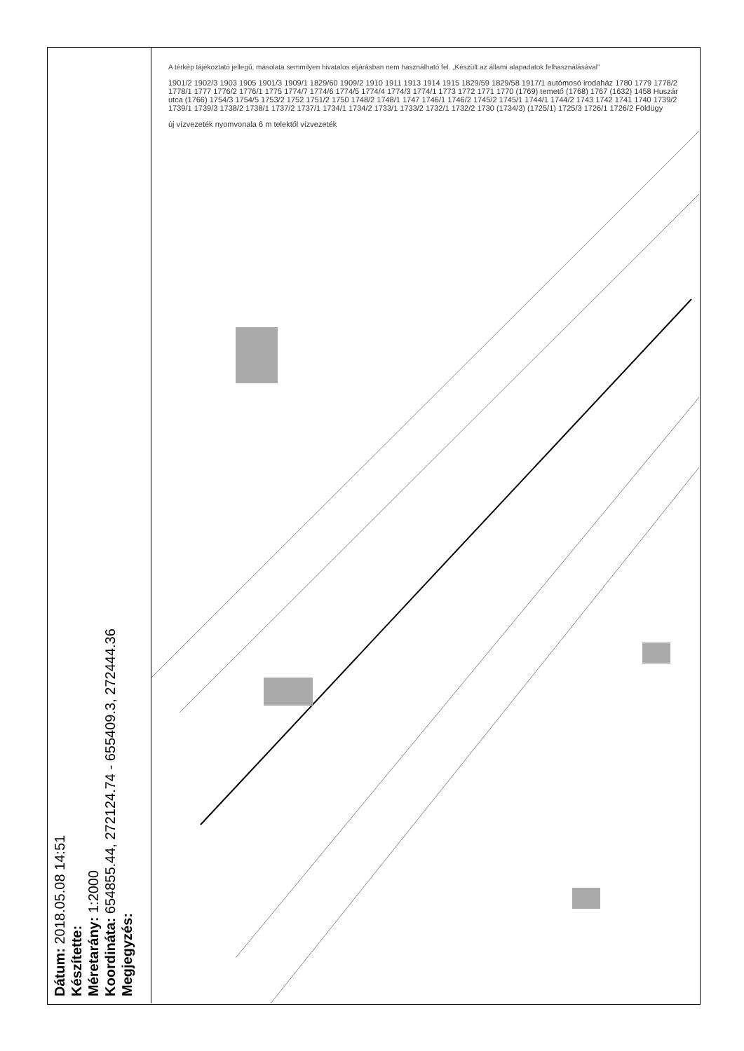Dátum: 2018.05.08 14:51
Készítette:
Méretarány: 1:2000
Koordináta: 654855.44, 272124.74 - 655409.3, 272444.36
Megjegyzés:
A térkép tájékoztató jellegű, másolata semmilyen hivatalos eljárásban nem használható fel. „Készült az állami alapadatok felhasználásával"
1901/2 1902/3 1903 1905 1901/3 1909/1 1829/60 1909/2 1910 1911 1913 1914 1915 1829/59 1829/58 1917/1 autómosó irodaház 1780 1779 1778/2 1778/1 1777 1776/2 1776/1 1775 1774/7 1774/6 1774/5 1774/4 1774/3 1774/1 1773 1772 1771 1770 (1769) temető (1768) 1767 (1632) 1458 Huszár utca (1766) 1754/3 1754/5 1753/2 1752 1751/2 1750 1748/2 1748/1 1747 1746/1 1746/2 1745/2 1745/1 1744/1 1744/2 1743 1742 1741 1740 1739/2 1739/1 1739/3 1738/2 1738/1 1737/2 1737/1 1734/1 1734/2 1733/1 1733/2 1732/1 1732/2 1730 (1734/3) (1725/1) 1725/3 1726/1 1726/2 Földügy
új vízvezeték nyomvonala 6 m telektől vízvezeték